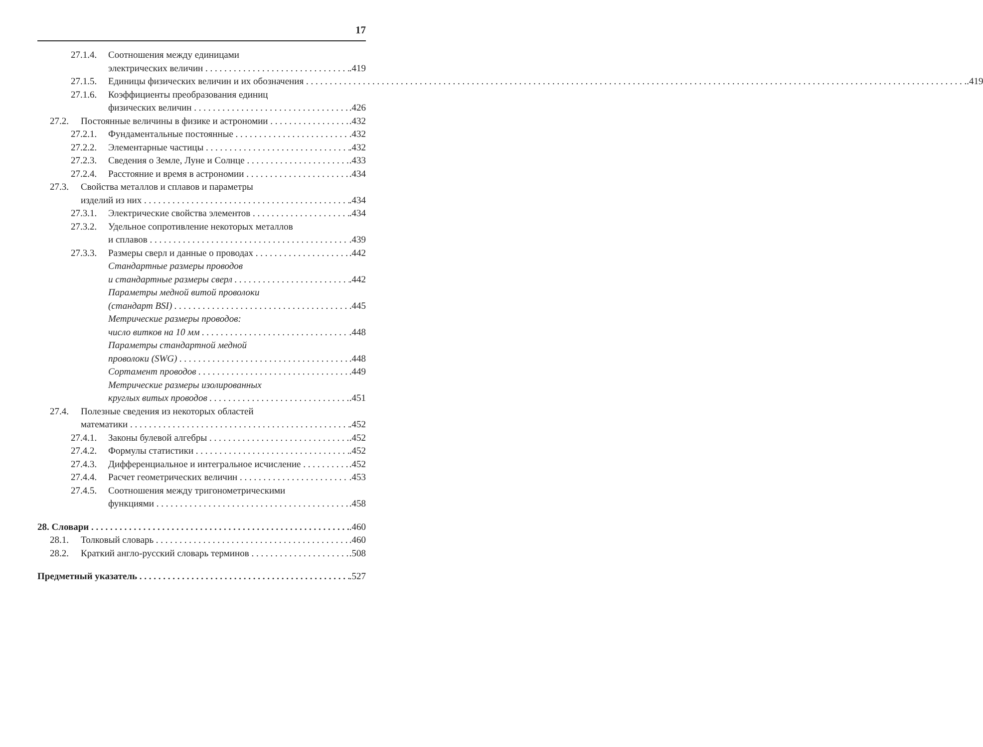17
27.1.4. Соотношения между единицами
электрических величин.419
27.1.5. Единицы физических величин и их обозначения.419
27.1.6. Коэффициенты преобразования единиц
физических величин.426
27.2. Постоянные величины в физике и астрономии.432
27.2.1. Фундаментальные постоянные.432
27.2.2. Элементарные частицы.432
27.2.3. Сведения о Земле, Луне и Солнце.433
27.2.4. Расстояние и время в астрономии.434
27.3. Свойства металлов и сплавов и параметры
изделий из них.434
27.3.1. Электрические свойства элементов.434
27.3.2. Удельное сопротивление некоторых металлов
и сплавов.439
27.3.3. Размеры сверл и данные о проводах.442
Стандартные размеры проводов
и стандартные размеры сверл.442
Параметры медной витой проволоки
(стандарт BSI).445
Метрические размеры проводов:
число витков на 10 мм.448
Параметры стандартной медной
проволоки (SWG).448
Сортамент проводов.449
Метрические размеры изолированных
круглых витых проводов.451
27.4. Полезные сведения из некоторых областей
математики.452
27.4.1. Законы булевой алгебры.452
27.4.2. Формулы статистики.452
27.4.3. Дифференциальное и интегральное исчисление.452
27.4.4. Расчет геометрических величин.453
27.4.5. Соотношения между тригонометрическими
функциями.458
28. Словари.460
28.1. Толковый словарь.460
28.2. Краткий англо-русский словарь терминов.508
Предметный указатель.527